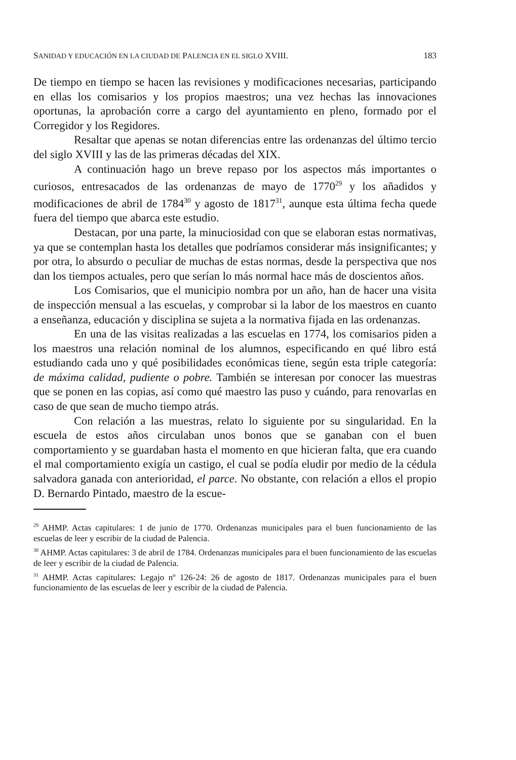SANIDAD Y EDUCACIÓN EN LA CIUDAD DE PALENCIA EN EL SIGLO XVIII. 183
De tiempo en tiempo se hacen las revisiones y modificaciones necesarias, participando en ellas los comisarios y los propios maestros; una vez hechas las innovaciones oportunas, la aprobación corre a cargo del ayuntamiento en pleno, formado por el Corregidor y los Regidores.
Resaltar que apenas se notan diferencias entre las ordenanzas del último tercio del siglo XVIII y las de las primeras décadas del XIX.
A continuación hago un breve repaso por los aspectos más importantes o curiosos, entresacados de las ordenanzas de mayo de 1770<sup>29</sup> y los añadidos y modificaciones de abril de 1784<sup>30</sup> y agosto de 1817<sup>31</sup>, aunque esta última fecha quede fuera del tiempo que abarca este estudio.
Destacan, por una parte, la minuciosidad con que se elaboran estas normativas, ya que se contemplan hasta los detalles que podríamos considerar más insignificantes; y por otra, lo absurdo o peculiar de muchas de estas normas, desde la perspectiva que nos dan los tiempos actuales, pero que serían lo más normal hace más de doscientos años.
Los Comisarios, que el municipio nombra por un año, han de hacer una visita de inspección mensual a las escuelas, y comprobar si la labor de los maestros en cuanto a enseñanza, educación y disciplina se sujeta a la normativa fijada en las ordenanzas.
En una de las visitas realizadas a las escuelas en 1774, los comisarios piden a los maestros una relación nominal de los alumnos, especificando en qué libro está estudiando cada uno y qué posibilidades económicas tiene, según esta triple categoría: de máxima calidad, pudiente o pobre. También se interesan por conocer las muestras que se ponen en las copias, así como qué maestro las puso y cuándo, para renovarlas en caso de que sean de mucho tiempo atrás.
Con relación a las muestras, relato lo siguiente por su singularidad. En la escuela de estos años circulaban unos bonos que se ganaban con el buen comportamiento y se guardaban hasta el momento en que hicieran falta, que era cuando el mal comportamiento exigía un castigo, el cual se podía eludir por medio de la cédula salvadora ganada con anterioridad, el parce. No obstante, con relación a ellos el propio D. Bernardo Pintado, maestro de la escue-
<sup>29</sup> AHMP. Actas capitulares: 1 de junio de 1770. Ordenanzas municipales para el buen funcionamiento de las escuelas de leer y escribir de la ciudad de Palencia.
<sup>30</sup> AHMP. Actas capitulares: 3 de abril de 1784. Ordenanzas municipales para el buen funcionamiento de las escuelas de leer y escribir de la ciudad de Palencia.
<sup>31</sup> AHMP. Actas capitulares: Legajo nº 126-24: 26 de agosto de 1817. Ordenanzas municipales para el buen funcionamiento de las escuelas de leer y escribir de la ciudad de Palencia.